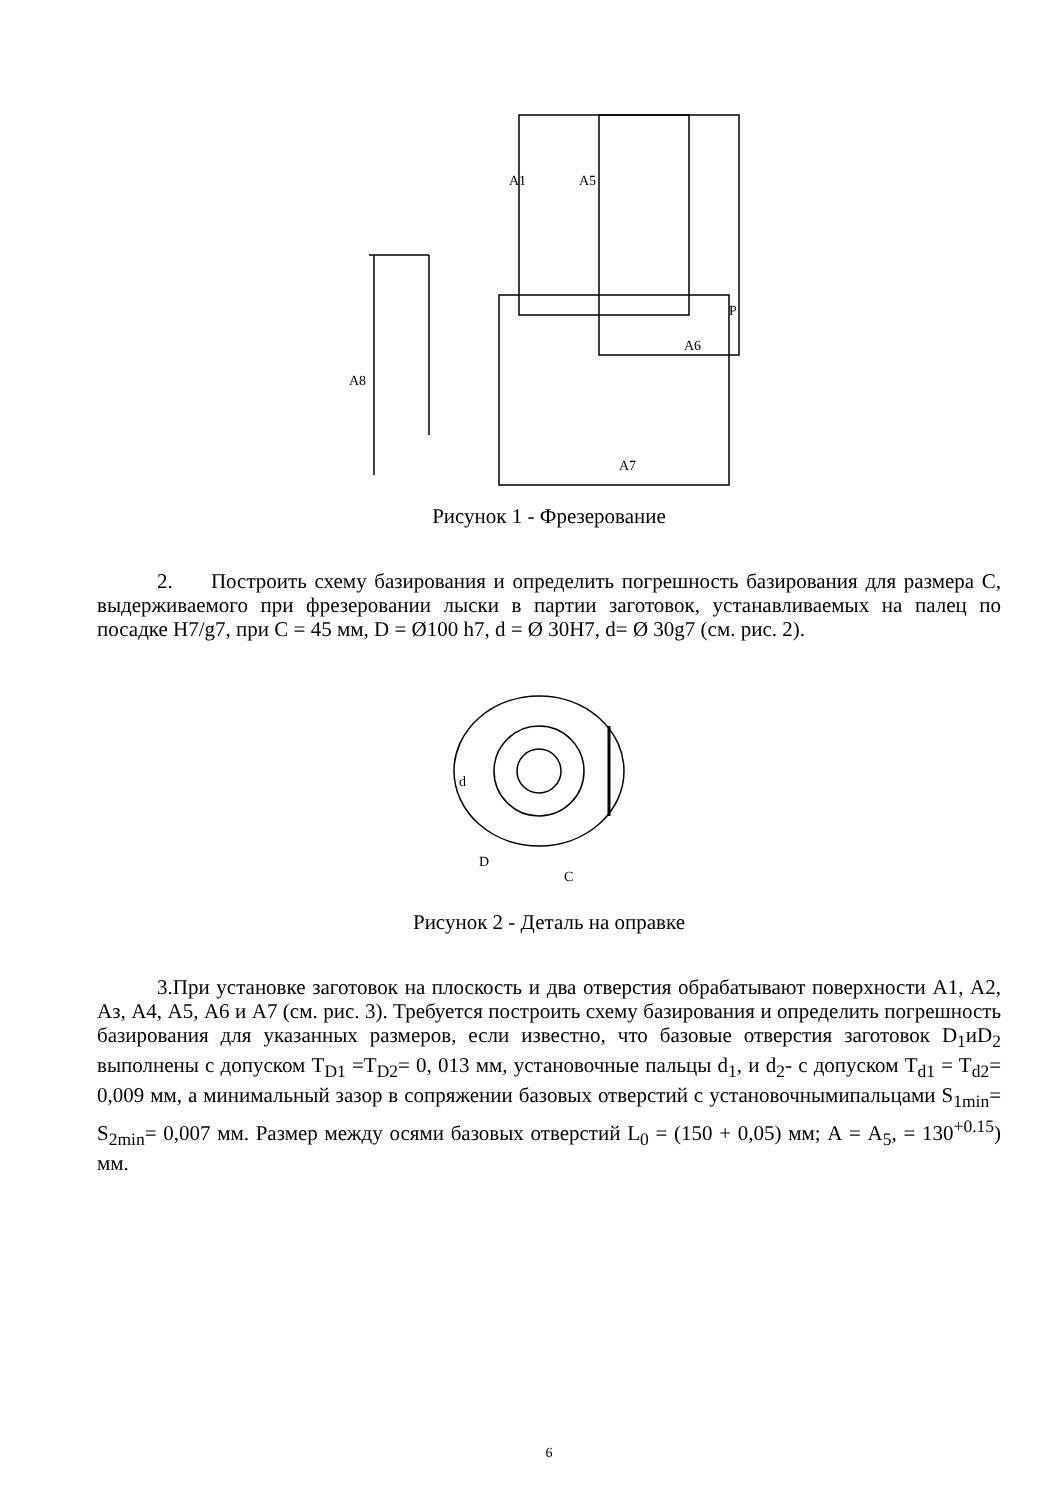A8
A7
A1
A5
A6
P
Рисунок 1 - Фрезерование
2. Построить схему базирования и определить погрешность базирования для размера С, выдерживаемого при фрезеровании лыски в партии заготовок, устанавливаемых на палец по посадке H7/g7, при С = 45 мм, D = Ø100 h7, d = Ø 30Н7, d= Ø 30g7 (см. рис. 2).
d
D
C
Рисунок 2 - Деталь на оправке
3.При установке заготовок на плоскость и два отверстия обрабатывают поверхности А1, А2, Аз, А4, А5, А6 и А7 (см. рис. 3). Требуется построить схему базирования и определить погрешность базирования для указанных размеров, если известно, что базовые отверстия заготовок D<sub>1</sub>иD<sub>2</sub> выполнены с допуском T<sub>D1</sub> =T<sub>D2</sub>= 0, 013 мм, установочные пальцы d<sub>1</sub>, и d<sub>2</sub>- с допуском T<sub>d1</sub> = T<sub>d2</sub>= 0,009 мм, а минимальный зазор в сопряжении базовых отверстий с установочнымипальцами S<sub>1min</sub>= S<sub>2min</sub>= 0,007 мм. Размер между осями базовых отверстий L<sub>0</sub> = (150 + 0,05) мм; А = А<sub>5</sub>, = 130<sup>+0.15</sup>) мм.
6